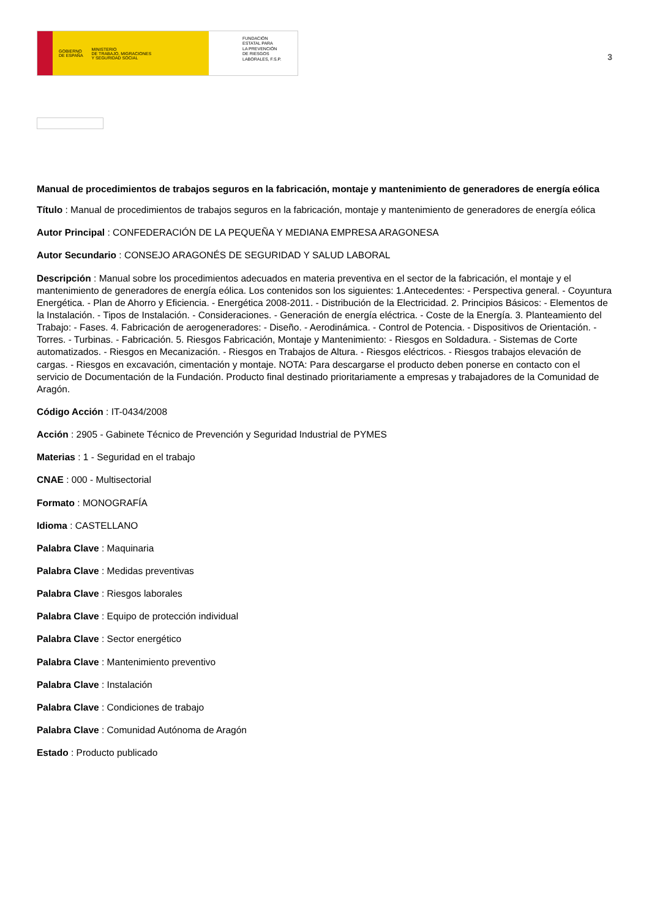GOBIERNO
DE ESPAÑA MINISTERIO
DE TRABAJO, MIGRACIONES
Y SEGURIDAD SOCIAL
FUNDACIÓN
ESTATAL PARA
LA PREVENCIÓN
DE RIESGOS
LABORALES, F.S.P.
3
Manual de procedimientos de trabajos seguros en la fabricación, montaje y mantenimiento de generadores de energía eólica
Título : Manual de procedimientos de trabajos seguros en la fabricación, montaje y mantenimiento de generadores de energía eólica
Autor Principal : CONFEDERACIÓN DE LA PEQUEÑA Y MEDIANA EMPRESA ARAGONESA
Autor Secundario : CONSEJO ARAGONÉS DE SEGURIDAD Y SALUD LABORAL
Descripción : Manual sobre los procedimientos adecuados en materia preventiva en el sector de la fabricación, el montaje y el mantenimiento de generadores de energía eólica. Los contenidos son los siguientes: 1.Antecedentes: - Perspectiva general. - Coyuntura Energética. - Plan de Ahorro y Eficiencia. - Energética 2008-2011. - Distribución de la Electricidad. 2. Principios Básicos: - Elementos de la Instalación. - Tipos de Instalación. - Consideraciones. - Generación de energía eléctrica. - Coste de la Energía. 3. Planteamiento del Trabajo: - Fases. 4. Fabricación de aerogeneradores: - Diseño. - Aerodinámica. - Control de Potencia. - Dispositivos de Orientación. - Torres. - Turbinas. - Fabricación. 5. Riesgos Fabricación, Montaje y Mantenimiento: - Riesgos en Soldadura. - Sistemas de Corte automatizados. - Riesgos en Mecanización. - Riesgos en Trabajos de Altura. - Riesgos eléctricos. - Riesgos trabajos elevación de cargas. - Riesgos en excavación, cimentación y montaje. NOTA: Para descargarse el producto deben ponerse en contacto con el servicio de Documentación de la Fundación. Producto final destinado prioritariamente a empresas y trabajadores de la Comunidad de Aragón.
Código Acción : IT-0434/2008
Acción : 2905 - Gabinete Técnico de Prevención y Seguridad Industrial de PYMES
Materias : 1 - Seguridad en el trabajo
CNAE : 000 - Multisectorial
Formato : MONOGRAFÍA
Idioma : CASTELLANO
Palabra Clave : Maquinaria
Palabra Clave : Medidas preventivas
Palabra Clave : Riesgos laborales
Palabra Clave : Equipo de protección individual
Palabra Clave : Sector energético
Palabra Clave : Mantenimiento preventivo
Palabra Clave : Instalación
Palabra Clave : Condiciones de trabajo
Palabra Clave : Comunidad Autónoma de Aragón
Estado : Producto publicado